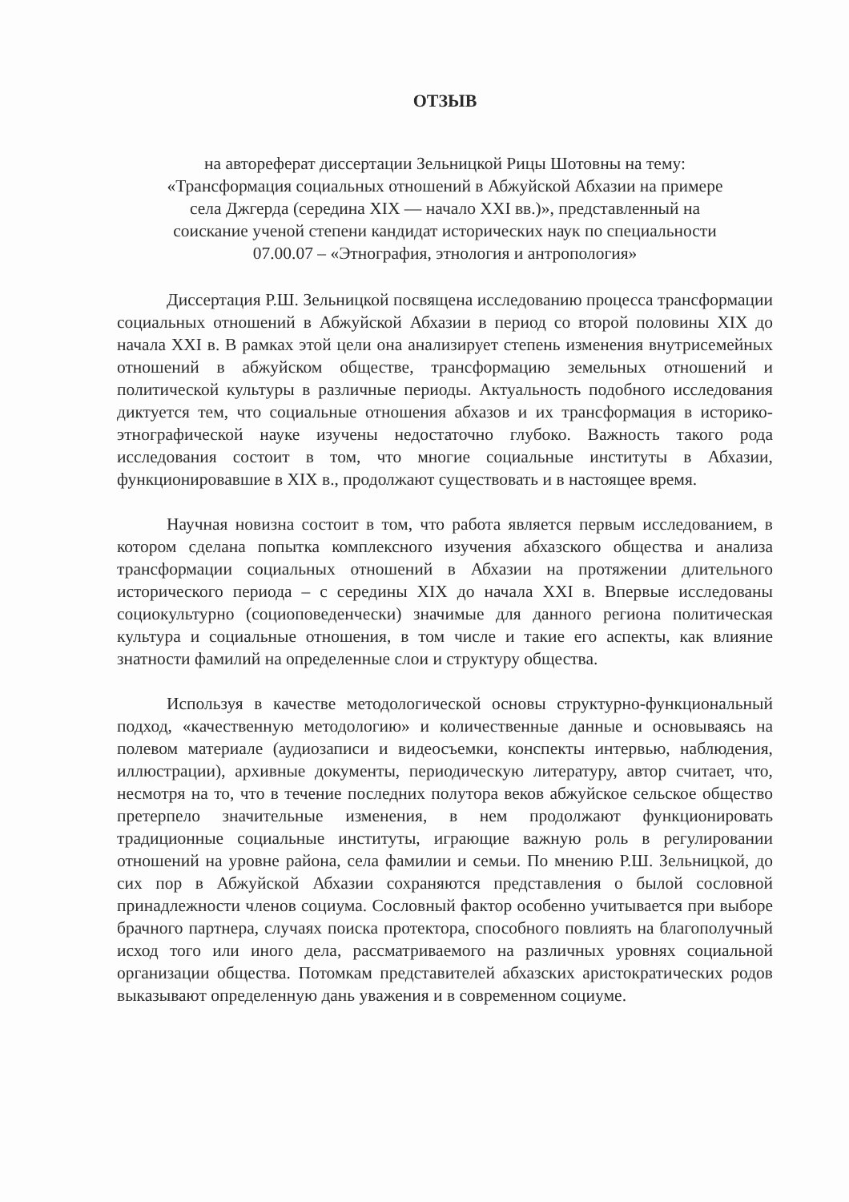ОТЗЫВ
на автореферат диссертации Зельницкой Рицы Шотовны на тему:
«Трансформация социальных отношений в Абжуйской Абхазии на примере
села Джгерда (середина XIX — начало XXI вв.)», представленный на
соискание ученой степени кандидат исторических наук по специальности
07.00.07 – «Этнография, этнология и антропология»
Диссертация Р.Ш. Зельницкой посвящена исследованию процесса трансформации социальных отношений в Абжуйской Абхазии в период со второй половины XIX до начала XXI в. В рамках этой цели она анализирует степень изменения внутрисемейных отношений в абжуйском обществе, трансформацию земельных отношений и политической культуры в различные периоды. Актуальность подобного исследования диктуется тем, что социальные отношения абхазов и их трансформация в историко-этнографической науке изучены недостаточно глубоко. Важность такого рода исследования состоит в том, что многие социальные институты в Абхазии, функционировавшие в XIX в., продолжают существовать и в настоящее время.
Научная новизна состоит в том, что работа является первым исследованием, в котором сделана попытка комплексного изучения абхазского общества и анализа трансформации социальных отношений в Абхазии на протяжении длительного исторического периода – с середины XIX до начала XXI в. Впервые исследованы социокультурно (социоповеденчески) значимые для данного региона политическая культура и социальные отношения, в том числе и такие его аспекты, как влияние знатности фамилий на определенные слои и структуру общества.
Используя в качестве методологической основы структурно-функциональный подход, «качественную методологию» и количественные данные и основываясь на полевом материале (аудиозаписи и видеосъемки, конспекты интервью, наблюдения, иллюстрации), архивные документы, периодическую литературу, автор считает, что, несмотря на то, что в течение последних полутора веков абжуйское сельское общество претерпело значительные изменения, в нем продолжают функционировать традиционные социальные институты, играющие важную роль в регулировании отношений на уровне района, села фамилии и семьи. По мнению Р.Ш. Зельницкой, до сих пор в Абжуйской Абхазии сохраняются представления о былой сословной принадлежности членов социума. Сословный фактор особенно учитывается при выборе брачного партнера, случаях поиска протектора, способного повлиять на благополучный исход того или иного дела, рассматриваемого на различных уровнях социальной организации общества. Потомкам представителей абхазских аристократических родов выказывают определенную дань уважения и в современном социуме.